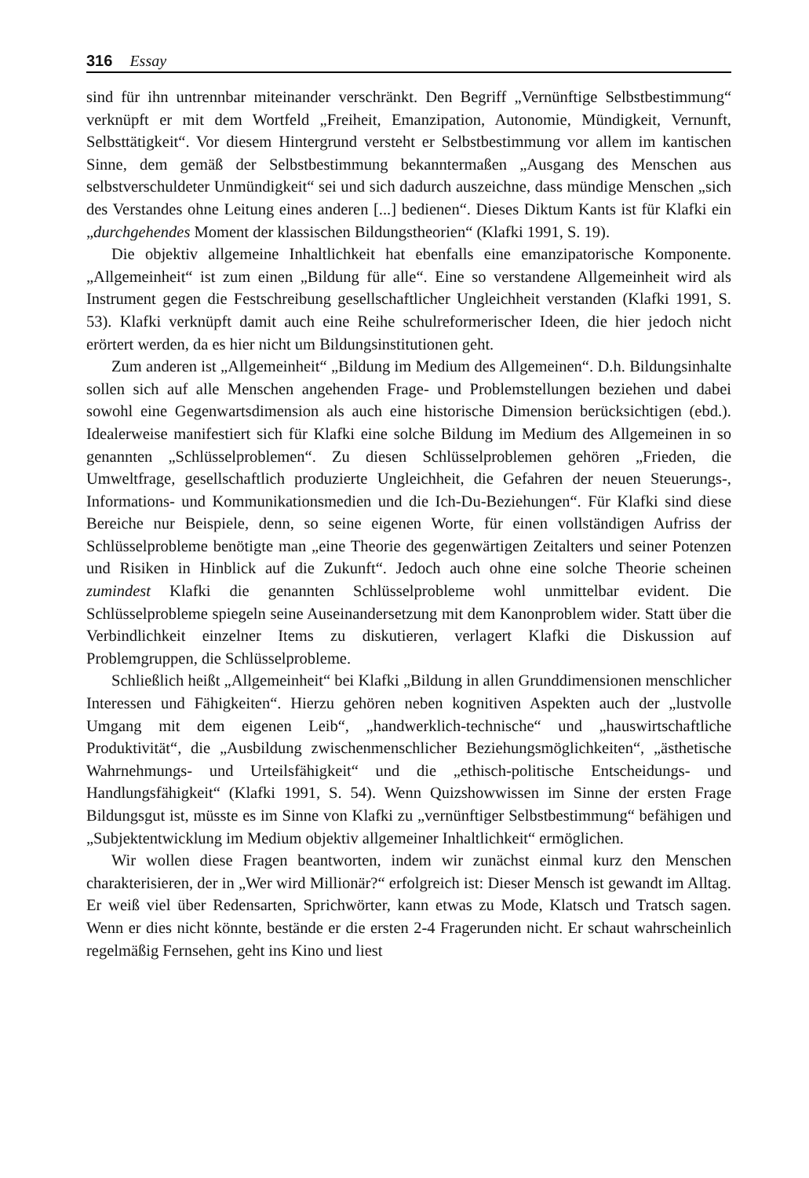316 Essay
sind für ihn untrennbar miteinander verschränkt. Den Begriff „Vernünftige Selbstbestimmung“ verknüpft er mit dem Wortfeld „Freiheit, Emanzipation, Autonomie, Mündigkeit, Vernunft, Selbsttätigkeit“. Vor diesem Hintergrund versteht er Selbstbestimmung vor allem im kantischen Sinne, dem gemäß der Selbstbestimmung bekanntermaßen „Ausgang des Menschen aus selbstverschuldeter Unmündigkeit“ sei und sich dadurch auszeichne, dass mündige Menschen „sich des Verstandes ohne Leitung eines anderen [...] bedienen“. Dieses Diktum Kants ist für Klafki ein „durchgehendes Moment der klassischen Bildungstheorien“ (Klafki 1991, S. 19).
Die objektiv allgemeine Inhaltlichkeit hat ebenfalls eine emanzipatorische Komponente. „Allgemeinheit“ ist zum einen „Bildung für alle“. Eine so verstandene Allgemeinheit wird als Instrument gegen die Festschreibung gesellschaftlicher Ungleichheit verstanden (Klafki 1991, S. 53). Klafki verknüpft damit auch eine Reihe schulreformerischer Ideen, die hier jedoch nicht erörtert werden, da es hier nicht um Bildungsinstitutionen geht.
Zum anderen ist „Allgemeinheit“ „Bildung im Medium des Allgemeinen“. D.h. Bildungsinhalte sollen sich auf alle Menschen angehenden Frage- und Problemstellungen beziehen und dabei sowohl eine Gegenwartsdimension als auch eine historische Dimension berücksichtigen (ebd.). Idealerweise manifestiert sich für Klafki eine solche Bildung im Medium des Allgemeinen in so genannten „Schlüsselproblemen“. Zu diesen Schlüsselproblemen gehören „Frieden, die Umweltfrage, gesellschaftlich produzierte Ungleichheit, die Gefahren der neuen Steuerungs-, Informations- und Kommunikationsmedien und die Ich-Du-Beziehungen“. Für Klafki sind diese Bereiche nur Beispiele, denn, so seine eigenen Worte, für einen vollständigen Aufriss der Schlüsselprobleme benötigte man „eine Theorie des gegenwärtigen Zeitalters und seiner Potenzen und Risiken in Hinblick auf die Zukunft“. Jedoch auch ohne eine solche Theorie scheinen zumindest Klafki die genannten Schlüsselprobleme wohl unmittelbar evident. Die Schlüsselprobleme spiegeln seine Auseinandersetzung mit dem Kanonproblem wider. Statt über die Verbindlichkeit einzelner Items zu diskutieren, verlagert Klafki die Diskussion auf Problemgruppen, die Schlüsselprobleme.
Schließlich heißt „Allgemeinheit“ bei Klafki „Bildung in allen Grunddimensionen menschlicher Interessen und Fähigkeiten“. Hierzu gehören neben kognitiven Aspekten auch der „lustvolle Umgang mit dem eigenen Leib“, „handwerklich-technische“ und „hauswirtschaftliche Produktivität“, die „Ausbildung zwischenmenschlicher Beziehungsmöglichkeiten“, „ästhetische Wahrnehmungs- und Urteilsfähigkeit“ und die „ethisch-politische Entscheidungs- und Handlungsfähigkeit“ (Klafki 1991, S. 54). Wenn Quizshowwissen im Sinne der ersten Frage Bildungsgut ist, müsste es im Sinne von Klafki zu „vernünftiger Selbstbestimmung“ befähigen und „Subjektentwicklung im Medium objektiv allgemeiner Inhaltlichkeit“ ermöglichen.
Wir wollen diese Fragen beantworten, indem wir zunächst einmal kurz den Menschen charakterisieren, der in „Wer wird Millionär?“ erfolgreich ist: Dieser Mensch ist gewandt im Alltag. Er weiß viel über Redensarten, Sprichwörter, kann etwas zu Mode, Klatsch und Tratsch sagen. Wenn er dies nicht könnte, bestände er die ersten 2-4 Fragerunden nicht. Er schaut wahrscheinlich regelmäßig Fernsehen, geht ins Kino und liest